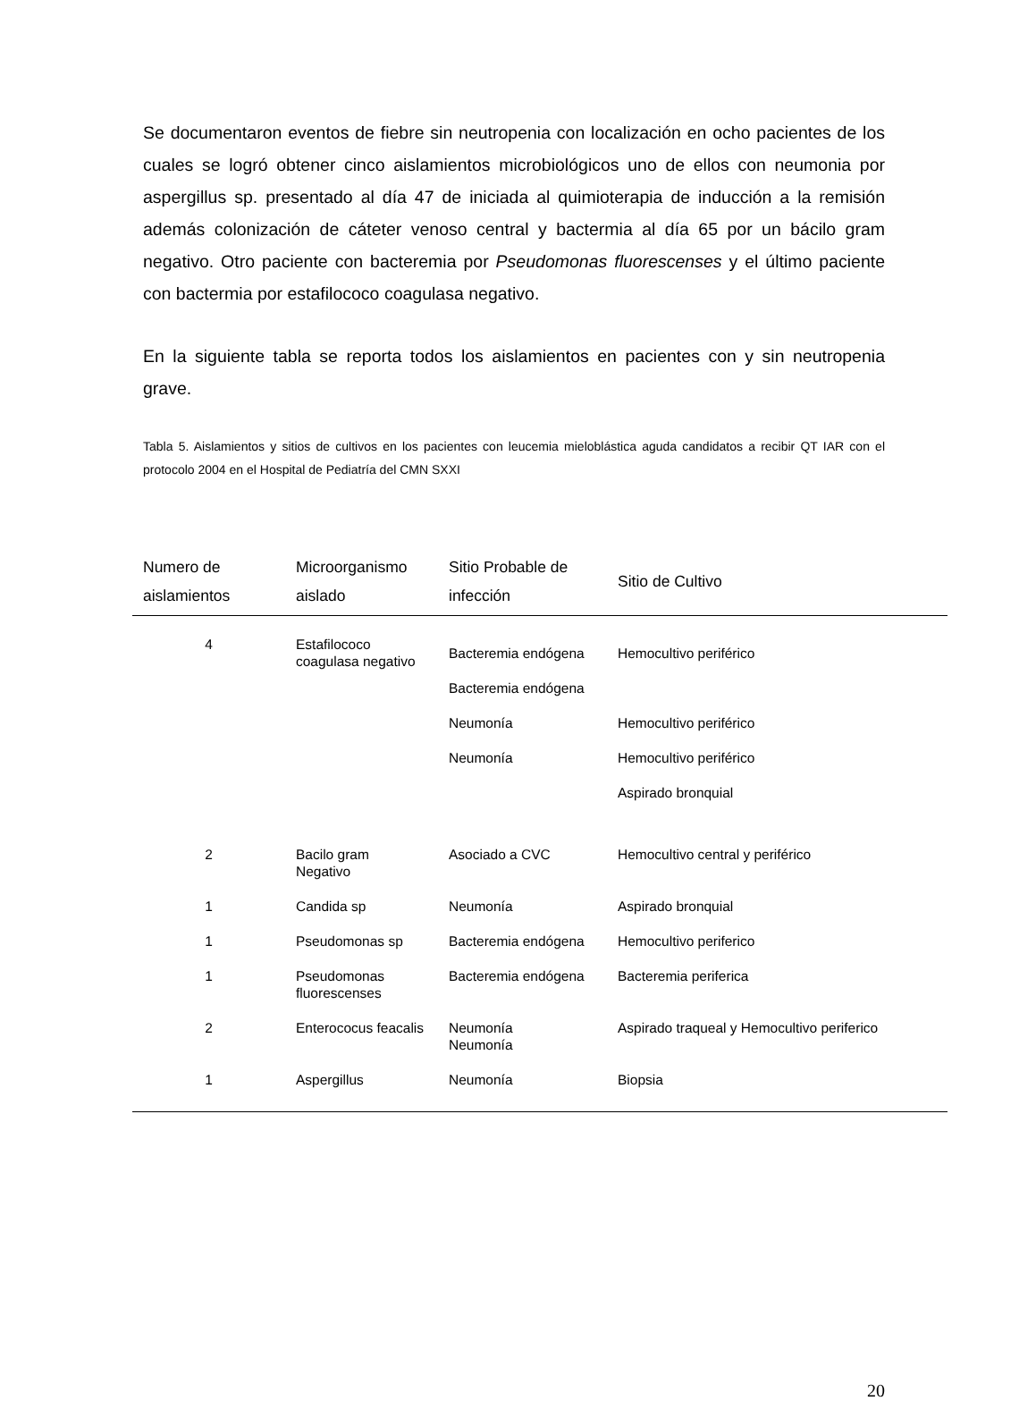Se documentaron eventos de fiebre sin neutropenia con localización en ocho pacientes de los cuales se logró obtener cinco aislamientos microbiológicos uno de ellos con neumonia por aspergillus sp. presentado al día 47 de iniciada al quimioterapia de inducción a la remisión además colonización de cáteter venoso central y bactermia al día 65 por un bácilo gram negativo. Otro paciente con bacteremia por Pseudomonas fluorescenses y el último paciente con bactermia por estafilococo coagulasa negativo.
En la siguiente tabla se reporta todos los aislamientos en pacientes con y sin neutropenia grave.
Tabla 5. Aislamientos y sitios de cultivos en los pacientes con leucemia mieloblástica aguda candidatos a recibir QT IAR con el protocolo 2004 en el Hospital de Pediatría del CMN SXXI
| Numero de aislamientos | Microorganismo aislado | Sitio Probable de infección | Sitio de Cultivo |
| --- | --- | --- | --- |
| 4 | Estafilococo coagulasa negativo | Bacteremia endógena Bacteremia endógena Neumonía Neumonía | Hemocultivo periférico Hemocultivo periférico Hemocultivo periférico Aspirado bronquial |
| 2 | Bacilo gram Negativo | Asociado a CVC | Hemocultivo central y periférico |
| 1 | Candida sp | Neumonía | Aspirado bronquial |
| 1 | Pseudomonas sp | Bacteremia endógena | Hemocultivo periferico |
| 1 | Pseudomonas fluorescenses | Bacteremia endógena | Bacteremia periferica |
| 2 | Enterococus feacalis | Neumonía Neumonía | Aspirado traqueal y Hemocultivo periferico |
| 1 | Aspergillus | Neumonía | Biopsia |
20